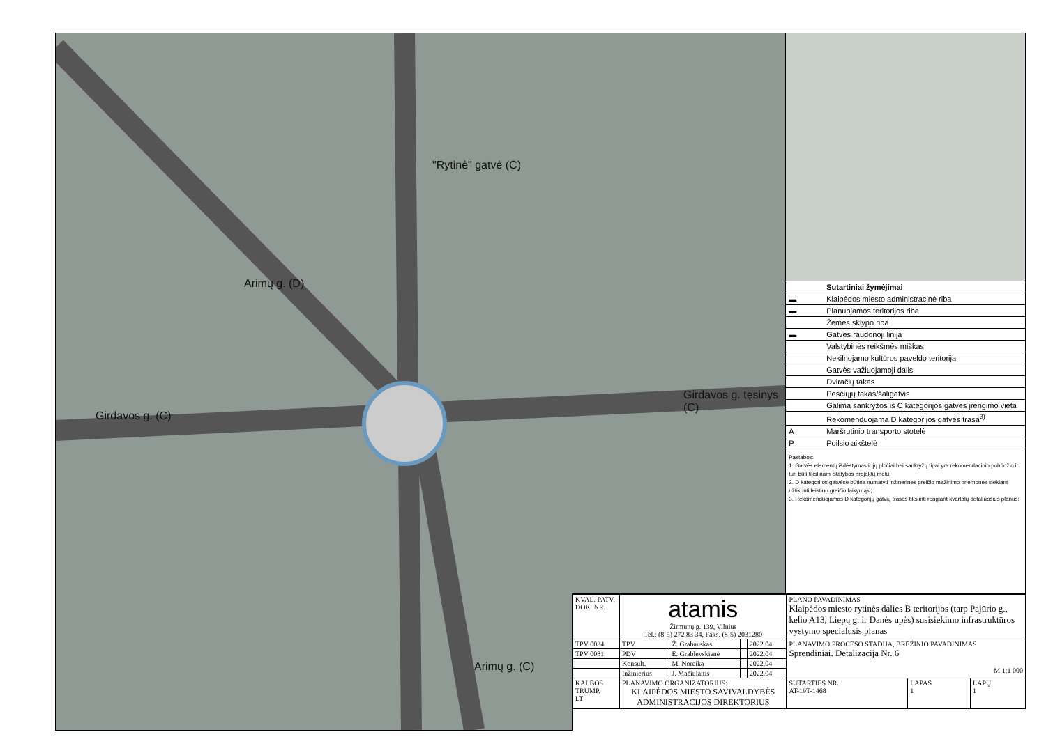Arimų g. (D)
"Rytinė" gatvė (C)
Girdavos g. tęsinys (C)
Girdavos g. (C)
Arimų g. (C)
| | Sutartiniai žymėjimai |
| ▬ | Klaipėdos miesto administracinė riba |
| ▬ | Planuojamos teritorijos riba |
| | Žemės sklypo riba |
| ▬ | Gatvės raudonoji linija |
| | Valstybinės reikšmės miškas |
| | Nekilnojamo kultūros paveldo teritorija |
| | Gatvės važiuojamoji dalis |
| | Dviračių takas |
| | Pėsčiųjų takas/šaligatvis |
| | Galima sankryžos iš C kategorijos gatvės įrengimo vieta |
| | Rekomenduojama D kategorijos gatvės trasa<sup>3)</sup> |
| A | Maršrutinio transporto stotelė |
| P | Poilsio aikštelė |
Pastabos:
1. Gatvės elementų išdėstymas ir jų pločiai bei sankryžų tipai yra rekomendacinio pobūdžio ir turi būti tikslinami statybos projektų metu;
2. D kategorijos gatvėse būtina numatyti inžinerines greičio mažinimo priemones siekiant užtikrinti leistino greičio laikymąsi;
3. Rekomenduojamas D kategorijų gatvių trasas tikslinti rengiant kvartalų detaliuosius planus;
| KVAL. PATV. DOK. NR. | atamis Žirmūnų g. 139, Vilnius Tel.: (8-5) 272 83 34, Faks. (8-5) 2031280 | | | | PLANO PAVADINIMAS Klaipėdos miesto rytinės dalies B teritorijos (tarp Pajūrio g., kelio A13, Liepų g. ir Danės upės) susisiekimo infrastruktūros vystymo specialusis planas | | |
| TPV 0034 | TPV | Ž. Grabauskas | | 2022.04 | PLANAVIMO PROCESO STADIJA, BRĖŽINIO PAVADINIMAS Sprendiniai. Detalizacija Nr. 6 M 1:1 000 | | |
| TPV 0081 | PDV | E. Grablevskienė | | 2022.04 | | | |
| | Konsult. | M. Noreika | | 2022.04 | | | |
| | Inžinierius | J. Mačiulaitis | | 2022.04 | | | |
| KALBOS TRUMP. LT | PLANAVIMO ORGANIZATORIUS: KLAIPĖDOS MIESTO SAVIVALDYBĖS ADMINISTRACIJOS DIREKTORIUS | | | | SUTARTIES NR. AT-19T-1468 | LAPAS 1 | LAPŲ 1 |